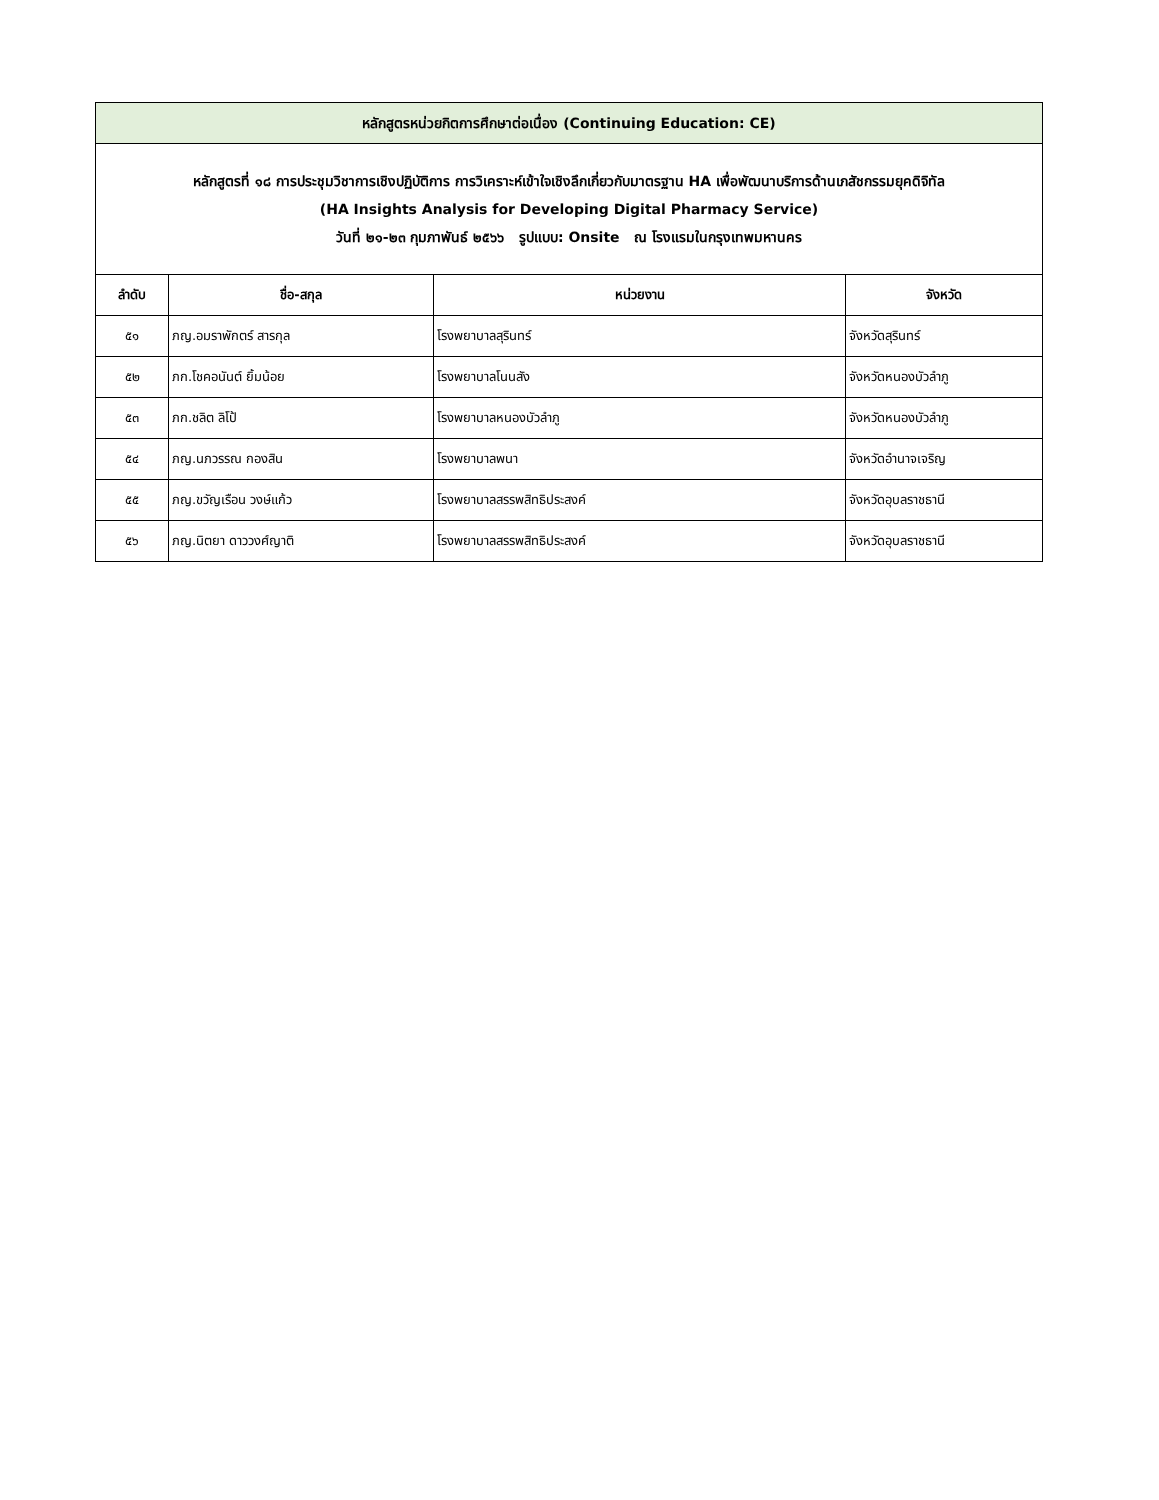| หลักสูตรหน่วยกิตการศึกษาต่อเนื่อง (Continuing Education: CE) | | | |
| หลักสูตรที่ ๑๘ การประชุมวิชาการเชิงปฏิบัติการ การวิเคราะห์เข้าใจเชิงลึกเกี่ยวกับมาตรฐาน HA เพื่อพัฒนาบริการด้านเภสัชกรรมยุคดิจิทัล (HA Insights Analysis for Developing Digital Pharmacy Service) วันที่ ๒๑-๒๓ กุมภาพันธ์ ๒๕๖๖ รูปแบบ: Onsite ณ โรงแรมในกรุงเทพมหานคร | | | |
| ลำดับ | ชื่อ-สกุล | หน่วยงาน | จังหวัด |
| ๕๑ | ภญ.อมราพักตร์ สารกุล | โรงพยาบาลสุรินทร์ | จังหวัดสุรินทร์ |
| ๕๒ | ภก.โชคอนันต์ ยิ้มน้อย | โรงพยาบาลโนนสัง | จังหวัดหนองบัวลำภู |
| ๕๓ | ภก.ชลิต ลิโป้ | โรงพยาบาลหนองบัวลำภู | จังหวัดหนองบัวลำภู |
| ๕๔ | ภญ.นภวรรณ กองสิน | โรงพยาบาลพนา | จังหวัดอำนาจเจริญ |
| ๕๕ | ภญ.ขวัญเรือน วงษ์แก้ว | โรงพยาบาลสรรพสิทธิประสงค์ | จังหวัดอุบลราชธานี |
| ๕๖ | ภญ.นิตยา ดาววงศ์ญาติ | โรงพยาบาลสรรพสิทธิประสงค์ | จังหวัดอุบลราชธานี |